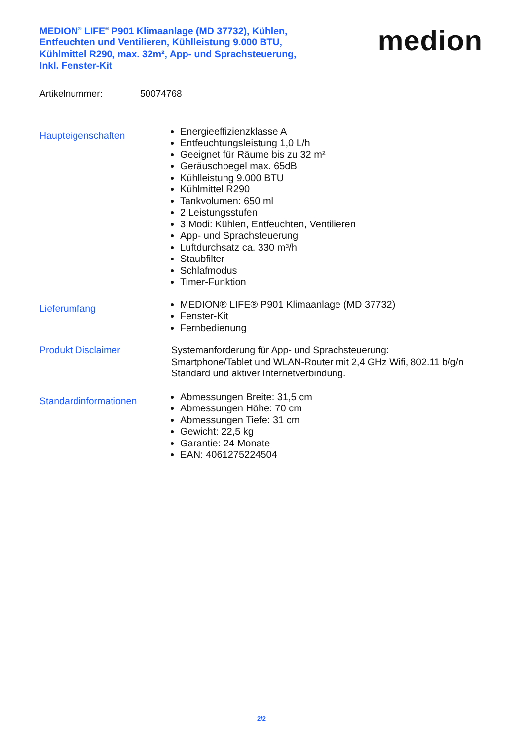MEDION<sup>®</sup> LIFE<sup>®</sup> P901 Klimaanlage (MD 37732), Kühlen, Entfeuchten und Ventilieren, Kühlleistung 9.000 BTU, Kühlmittel R290, max. 32m², App- und Sprachsteuerung, Inkl. Fenster-Kit
medion
Artikelnummer: 50074768
Haupteigenschaften
Energieeffizienzklasse A
Entfeuchtungsleistung 1,0 L/h
Geeignet für Räume bis zu 32 m²
Geräuschpegel max. 65dB
Kühlleistung 9.000 BTU
Kühlmittel R290
Tankvolumen: 650 ml
2 Leistungsstufen
3 Modi: Kühlen, Entfeuchten, Ventilieren
App- und Sprachsteuerung
Luftdurchsatz ca. 330 m³/h
Staubfilter
Schlafmodus
Timer-Funktion
Lieferumfang
MEDION® LIFE® P901 Klimaanlage (MD 37732)
Fenster-Kit
Fernbedienung
Produkt Disclaimer
Systemanforderung für App- und Sprachsteuerung: Smartphone/Tablet und WLAN-Router mit 2,4 GHz Wifi, 802.11 b/g/n Standard und aktiver Internetverbindung.
Standardinformationen
Abmessungen Breite: 31,5 cm
Abmessungen Höhe: 70 cm
Abmessungen Tiefe: 31 cm
Gewicht: 22,5 kg
Garantie: 24 Monate
EAN: 4061275224504
2/2